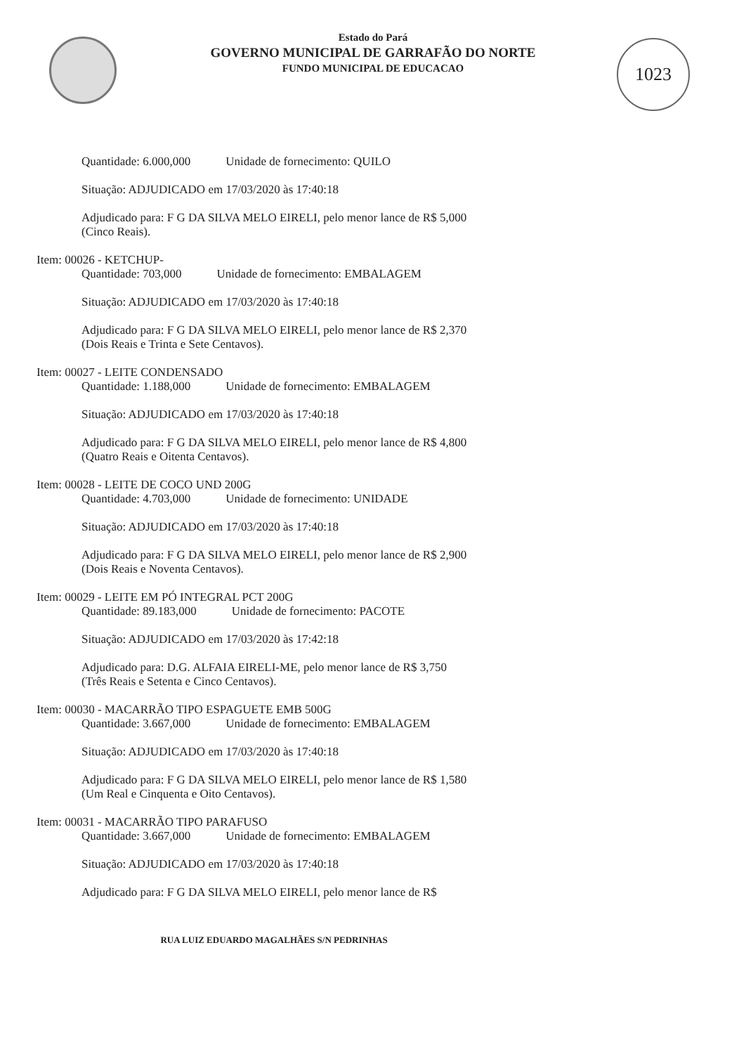1023
Estado do Pará
GOVERNO MUNICIPAL DE GARRAFÃO DO NORTE
FUNDO MUNICIPAL DE EDUCACAO
Quantidade: 6.000,000 Unidade de fornecimento: QUILO
Situação: ADJUDICADO em 17/03/2020 às 17:40:18
Adjudicado para: F G DA SILVA MELO EIRELI, pelo menor lance de R$ 5,000 (Cinco Reais).
Item: 00026 - KETCHUP-
Quantidade: 703,000 Unidade de fornecimento: EMBALAGEM
Situação: ADJUDICADO em 17/03/2020 às 17:40:18
Adjudicado para: F G DA SILVA MELO EIRELI, pelo menor lance de R$ 2,370 (Dois Reais e Trinta e Sete Centavos).
Item: 00027 - LEITE CONDENSADO
Quantidade: 1.188,000 Unidade de fornecimento: EMBALAGEM
Situação: ADJUDICADO em 17/03/2020 às 17:40:18
Adjudicado para: F G DA SILVA MELO EIRELI, pelo menor lance de R$ 4,800 (Quatro Reais e Oitenta Centavos).
Item: 00028 - LEITE DE COCO UND 200G
Quantidade: 4.703,000 Unidade de fornecimento: UNIDADE
Situação: ADJUDICADO em 17/03/2020 às 17:40:18
Adjudicado para: F G DA SILVA MELO EIRELI, pelo menor lance de R$ 2,900 (Dois Reais e Noventa Centavos).
Item: 00029 - LEITE EM PÓ INTEGRAL PCT 200G
Quantidade: 89.183,000 Unidade de fornecimento: PACOTE
Situação: ADJUDICADO em 17/03/2020 às 17:42:18
Adjudicado para: D.G. ALFAIA EIRELI-ME, pelo menor lance de R$ 3,750 (Três Reais e Setenta e Cinco Centavos).
Item: 00030 - MACARRÃO TIPO ESPAGUETE EMB 500G
Quantidade: 3.667,000 Unidade de fornecimento: EMBALAGEM
Situação: ADJUDICADO em 17/03/2020 às 17:40:18
Adjudicado para: F G DA SILVA MELO EIRELI, pelo menor lance de R$ 1,580 (Um Real e Cinquenta e Oito Centavos).
Item: 00031 - MACARRÃO TIPO PARAFUSO
Quantidade: 3.667,000 Unidade de fornecimento: EMBALAGEM
Situação: ADJUDICADO em 17/03/2020 às 17:40:18
Adjudicado para: F G DA SILVA MELO EIRELI, pelo menor lance de R$
RUA LUIZ EDUARDO MAGALHÃES S/N PEDRINHAS